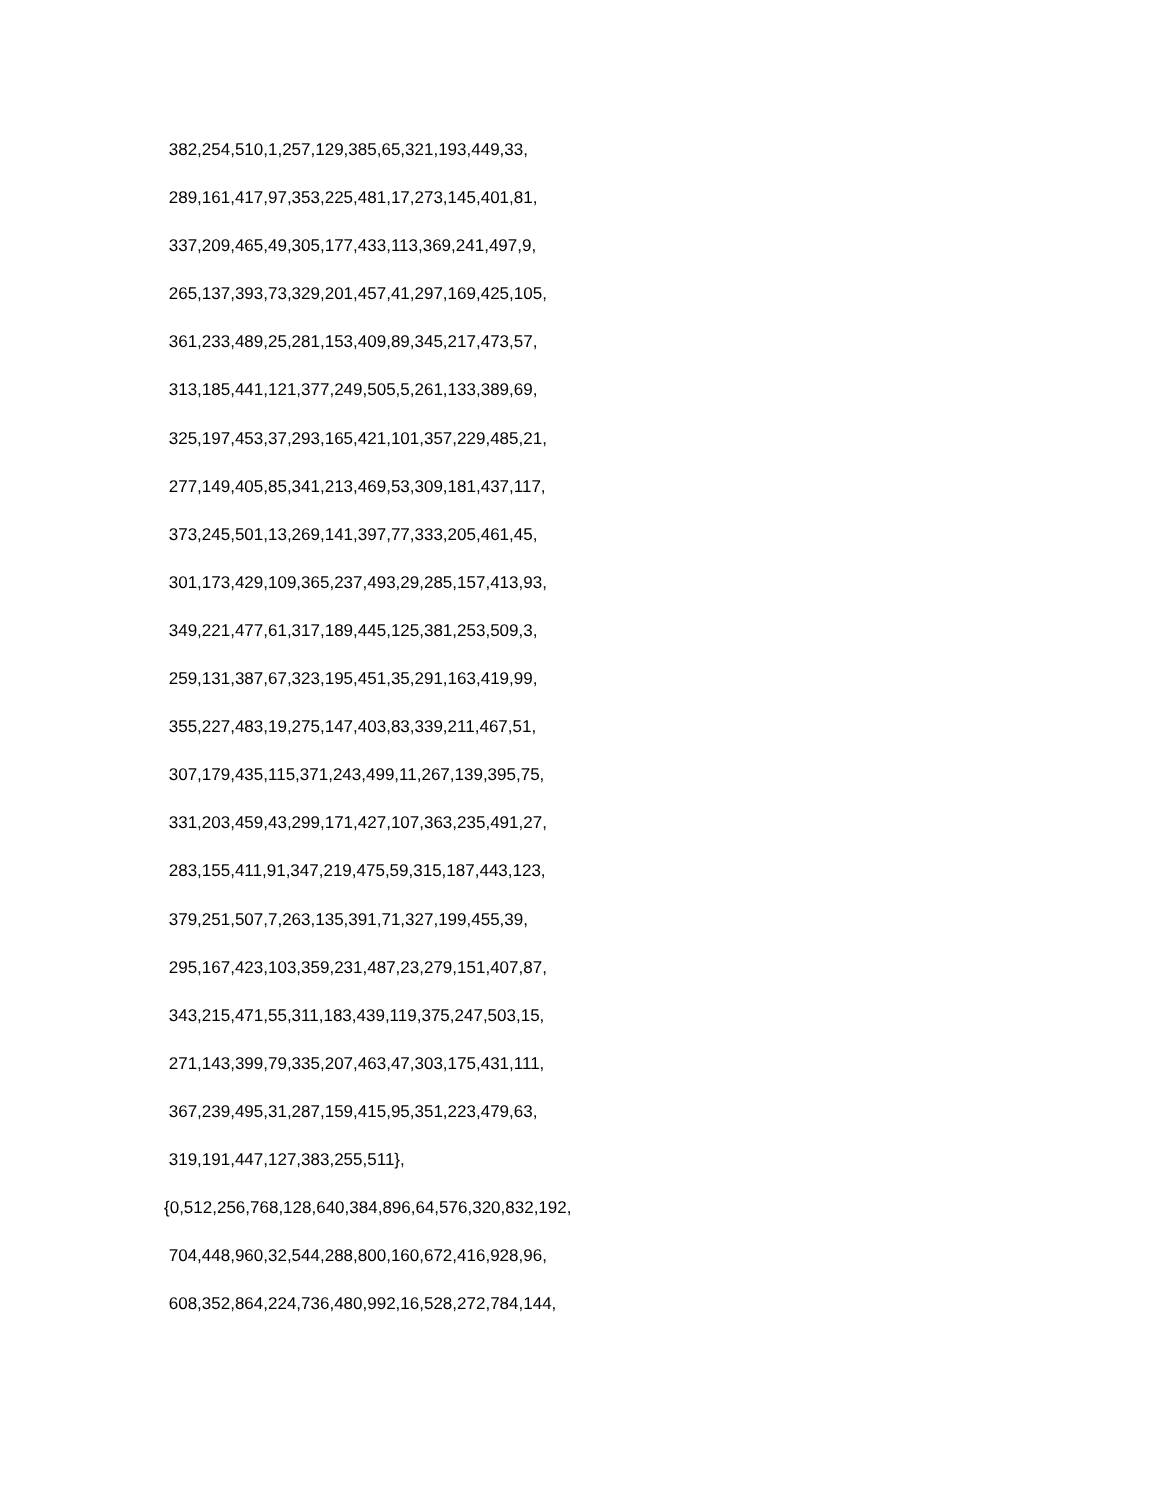382,254,510,1,257,129,385,65,321,193,449,33,
289,161,417,97,353,225,481,17,273,145,401,81,
337,209,465,49,305,177,433,113,369,241,497,9,
265,137,393,73,329,201,457,41,297,169,425,105,
361,233,489,25,281,153,409,89,345,217,473,57,
313,185,441,121,377,249,505,5,261,133,389,69,
325,197,453,37,293,165,421,101,357,229,485,21,
277,149,405,85,341,213,469,53,309,181,437,117,
373,245,501,13,269,141,397,77,333,205,461,45,
301,173,429,109,365,237,493,29,285,157,413,93,
349,221,477,61,317,189,445,125,381,253,509,3,
259,131,387,67,323,195,451,35,291,163,419,99,
355,227,483,19,275,147,403,83,339,211,467,51,
307,179,435,115,371,243,499,11,267,139,395,75,
331,203,459,43,299,171,427,107,363,235,491,27,
283,155,411,91,347,219,475,59,315,187,443,123,
379,251,507,7,263,135,391,71,327,199,455,39,
295,167,423,103,359,231,487,23,279,151,407,87,
343,215,471,55,311,183,439,119,375,247,503,15,
271,143,399,79,335,207,463,47,303,175,431,111,
367,239,495,31,287,159,415,95,351,223,479,63,
319,191,447,127,383,255,511},
{0,512,256,768,128,640,384,896,64,576,320,832,192,
704,448,960,32,544,288,800,160,672,416,928,96,
608,352,864,224,736,480,992,16,528,272,784,144,